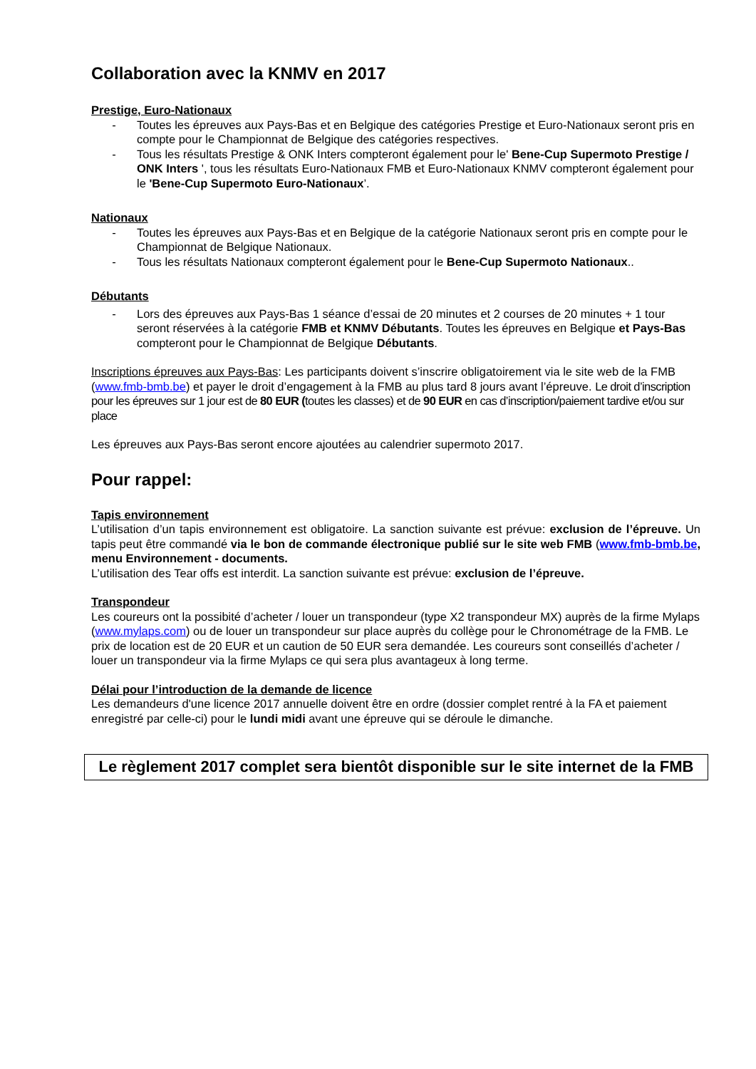Collaboration avec la KNMV en 2017
Prestige, Euro-Nationaux
- Toutes les épreuves aux Pays-Bas et en Belgique des catégories Prestige et Euro-Nationaux seront pris en compte pour le Championnat de Belgique des catégories respectives.
- Tous les résultats Prestige & ONK Inters compteront également pour le' Bene-Cup Supermoto Prestige / ONK Inters ', tous les résultats Euro-Nationaux FMB et Euro-Nationaux KNMV compteront également pour le 'Bene-Cup Supermoto Euro-Nationaux’.
Nationaux
- Toutes les épreuves aux Pays-Bas et en Belgique de la catégorie Nationaux seront pris en compte pour le Championnat de Belgique Nationaux.
- Tous les résultats Nationaux compteront également pour le Bene-Cup Supermoto Nationaux..
Débutants
- Lors des épreuves aux Pays-Bas 1 séance d’essai de 20 minutes et 2 courses de 20 minutes + 1 tour seront réservées à la catégorie FMB et KNMV Débutants. Toutes les épreuves en Belgique et Pays-Bas compteront pour le Championnat de Belgique Débutants.
Inscriptions épreuves aux Pays-Bas: Les participants doivent s’inscrire obligatoirement via le site web de la FMB (www.fmb-bmb.be) et payer le droit d’engagement à la FMB au plus tard 8 jours avant l’épreuve. Le droit d’inscription pour les épreuves sur 1 jour est de 80 EUR (toutes les classes) et de 90 EUR en cas d’inscription/paiement tardive et/ou sur place
Les épreuves aux Pays-Bas seront encore ajoutées au calendrier supermoto 2017.
Pour rappel:
Tapis environnement
L’utilisation d’un tapis environnement est obligatoire. La sanction suivante est prévue: exclusion de l’épreuve. Un tapis peut être commandé via le bon de commande électronique publié sur le site web FMB (www.fmb-bmb.be, menu Environnement - documents.
L’utilisation des Tear offs est interdit. La sanction suivante est prévue: exclusion de l’épreuve.
Transpondeur
Les coureurs ont la possibité d’acheter / louer un transpondeur (type X2 transpondeur MX) auprès de la firme Mylaps (www.mylaps.com) ou de louer un transpondeur sur place auprès du collège pour le Chronométrage de la FMB. Le prix de location est de 20 EUR et un caution de 50 EUR sera demandée. Les coureurs sont conseillés d’acheter / louer un transpondeur via la firme Mylaps ce qui sera plus avantageux à long terme.
Délai pour l’introduction de la demande de licence
Les demandeurs d'une licence 2017 annuelle doivent être en ordre (dossier complet rentré à la FA et paiement enregistré par celle-ci) pour le lundi midi avant une épreuve qui se déroule le dimanche.
Le règlement 2017 complet sera bientôt disponible sur le site internet de la FMB